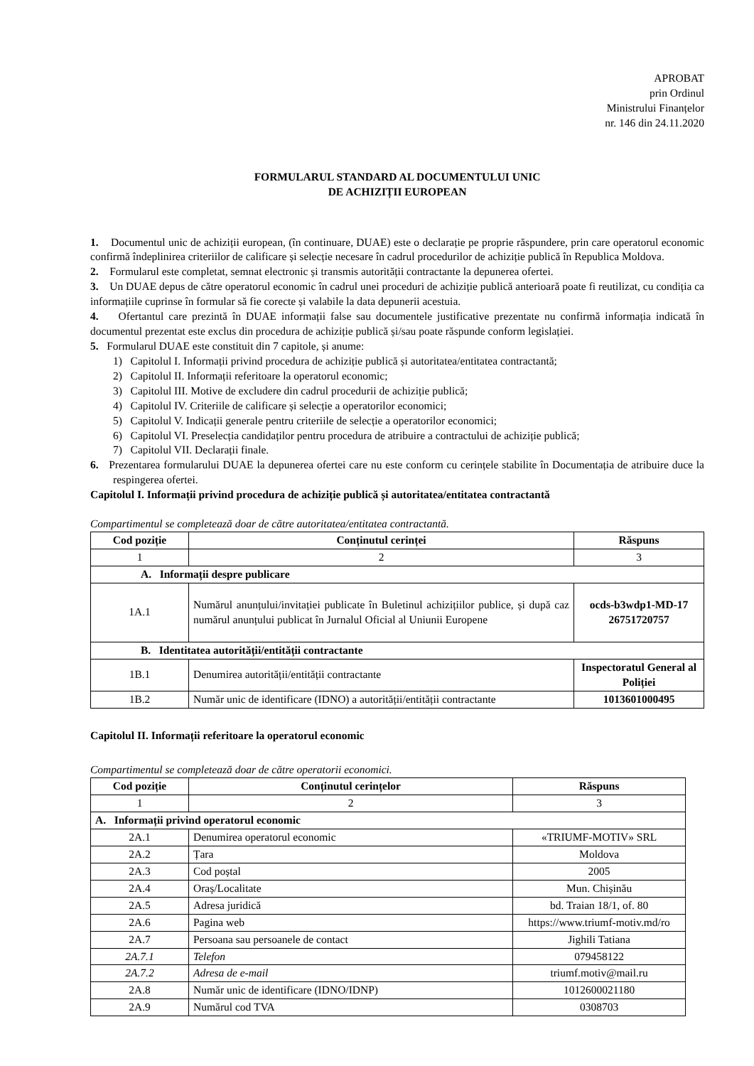APROBAT
prin Ordinul
Ministrului Finanțelor
nr. 146 din 24.11.2020
FORMULARUL STANDARD AL DOCUMENTULUI UNIC
DE ACHIZIȚII EUROPEAN
1. Documentul unic de achiziții european, (în continuare, DUAE) este o declarație pe proprie răspundere, prin care operatorul economic confirmă îndeplinirea criteriilor de calificare și selecție necesare în cadrul procedurilor de achiziție publică în Republica Moldova.
2. Formularul este completat, semnat electronic și transmis autorității contractante la depunerea ofertei.
3. Un DUAE depus de către operatorul economic în cadrul unei proceduri de achiziție publică anterioară poate fi reutilizat, cu condiția ca informațiile cuprinse în formular să fie corecte și valabile la data depunerii acestuia.
4. Ofertantul care prezintă în DUAE informații false sau documentele justificative prezentate nu confirmă informația indicată în documentul prezentat este exclus din procedura de achiziție publică și/sau poate răspunde conform legislației.
5. Formularul DUAE este constituit din 7 capitole, și anume:
1) Capitolul I. Informații privind procedura de achiziție publică și autoritatea/entitatea contractantă;
2) Capitolul II. Informații referitoare la operatorul economic;
3) Capitolul III. Motive de excludere din cadrul procedurii de achiziție publică;
4) Capitolul IV. Criteriile de calificare și selecție a operatorilor economici;
5) Capitolul V. Indicații generale pentru criteriile de selecție a operatorilor economici;
6) Capitolul VI. Preselecția candidaților pentru procedura de atribuire a contractului de achiziție publică;
7) Capitolul VII. Declarații finale.
6. Prezentarea formularului DUAE la depunerea ofertei care nu este conform cu cerințele stabilite în Documentația de atribuire duce la respingerea ofertei.
Capitolul I. Informații privind procedura de achiziție publică și autoritatea/entitatea contractantă
Compartimentul se completează doar de către autoritatea/entitatea contractantă.
| Cod poziție | Conținutul cerinței | Răspuns |
| --- | --- | --- |
| 1 | 2 | 3 |
| A. Informații despre publicare | | |
| 1A.1 | Numărul anunțului/invitației publicate în Buletinul achizițiilor publice, și după caz numărul anunțului publicat în Jurnalul Oficial al Uniunii Europene | ocds-b3wdp1-MD-17 26751720757 |
| B. Identitatea autorității/entității contractante | | |
| 1B.1 | Denumirea autorității/entității contractante | Inspectoratul General al Poliției |
| 1B.2 | Număr unic de identificare (IDNO) a autorității/entității contractante | 1013601000495 |
Capitolul II. Informații referitoare la operatorul economic
Compartimentul se completează doar de către operatorii economici.
| Cod poziție | Conținutul cerințelor | Răspuns |
| --- | --- | --- |
| 1 | 2 | 3 |
| A. Informații privind operatorul economic | | |
| 2A.1 | Denumirea operatorul economic | «TRIUMF-MOTIV» SRL |
| 2A.2 | Țara | Moldova |
| 2A.3 | Cod poștal | 2005 |
| 2A.4 | Oraș/Localitate | Mun. Chișinău |
| 2A.5 | Adresa juridică | bd. Traian 18/1, of. 80 |
| 2A.6 | Pagina web | https://www.triumf-motiv.md/ro |
| 2A.7 | Persoana sau persoanele de contact | Jighili Tatiana |
| 2A.7.1 | Telefon | 079458122 |
| 2A.7.2 | Adresa de e-mail | triumf.motiv@mail.ru |
| 2A.8 | Număr unic de identificare (IDNO/IDNP) | 1012600021180 |
| 2A.9 | Numărul cod TVA | 0308703 |